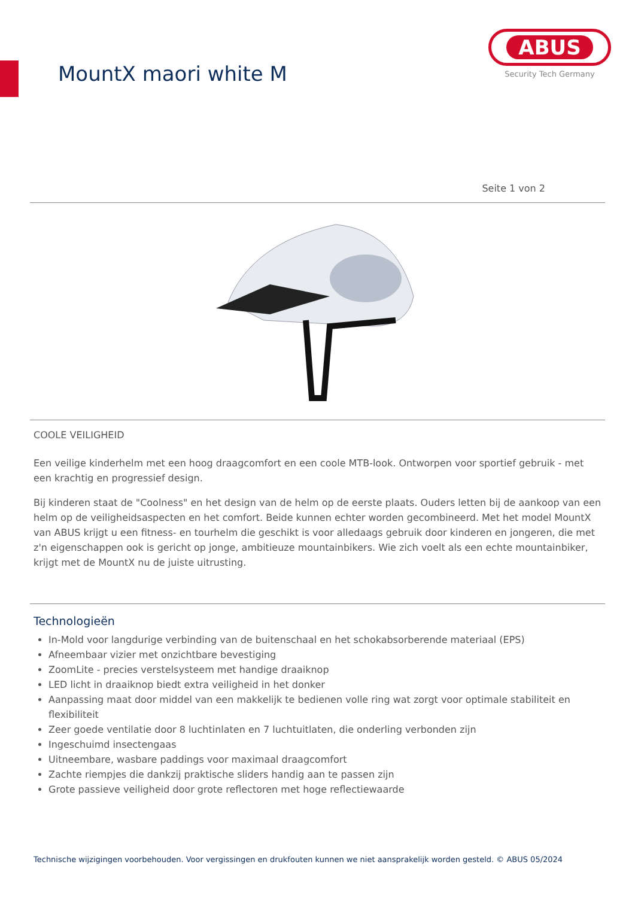MountX maori white M
ABUS
Security Tech Germany
Seite 1 von 2
COOLE VEILIGHEID
Een veilige kinderhelm met een hoog draagcomfort en een coole MTB-look. Ontworpen voor sportief gebruik - met een krachtig en progressief design.
Bij kinderen staat de "Coolness" en het design van de helm op de eerste plaats. Ouders letten bij de aankoop van een helm op de veiligheidsaspecten en het comfort. Beide kunnen echter worden gecombineerd. Met het model MountX van ABUS krijgt u een fitness- en tourhelm die geschikt is voor alledaags gebruik door kinderen en jongeren, die met z'n eigenschappen ook is gericht op jonge, ambitieuze mountainbikers. Wie zich voelt als een echte mountainbiker, krijgt met de MountX nu de juiste uitrusting.
Technologieën
In-Mold voor langdurige verbinding van de buitenschaal en het schokabsorberende materiaal (EPS)
Afneembaar vizier met onzichtbare bevestiging
ZoomLite - precies verstelsysteem met handige draaiknop
LED licht in draaiknop biedt extra veiligheid in het donker
Aanpassing maat door middel van een makkelijk te bedienen volle ring wat zorgt voor optimale stabiliteit en flexibiliteit
Zeer goede ventilatie door 8 luchtinlaten en 7 luchtuitlaten, die onderling verbonden zijn
Ingeschuimd insectengaas
Uitneembare, wasbare paddings voor maximaal draagcomfort
Zachte riempjes die dankzij praktische sliders handig aan te passen zijn
Grote passieve veiligheid door grote reflectoren met hoge reflectiewaarde
Technische wijzigingen voorbehouden. Voor vergissingen en drukfouten kunnen we niet aansprakelijk worden gesteld. © ABUS 05/2024